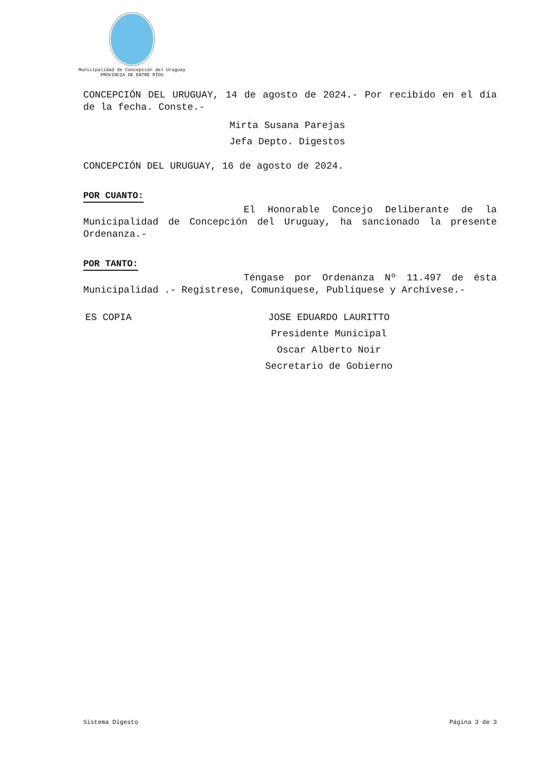Municipalidad de Concepción del Uruguay
PROVINCIA DE ENTRE RÍOS
CONCEPCIÓN DEL URUGUAY, 14 de agosto de 2024.- Por recibido en el día de la fecha. Conste.-
Mirta Susana Parejas
Jefa Depto. Digestos
CONCEPCIÓN DEL URUGUAY, 16 de agosto de 2024.
POR CUANTO:
El Honorable Concejo Deliberante de la Municipalidad de Concepción del Uruguay, ha sancionado la presente Ordenanza.-
POR TANTO:
Téngase por Ordenanza Nº 11.497 de ésta Municipalidad .- Regístrese, Comuníquese, Publíquese y Archívese.-
ES COPIA JOSE EDUARDO LAURITTO
Presidente Municipal
Oscar Alberto Noir
Secretario de Gobierno
Sistema Digesto Página 3 de 3